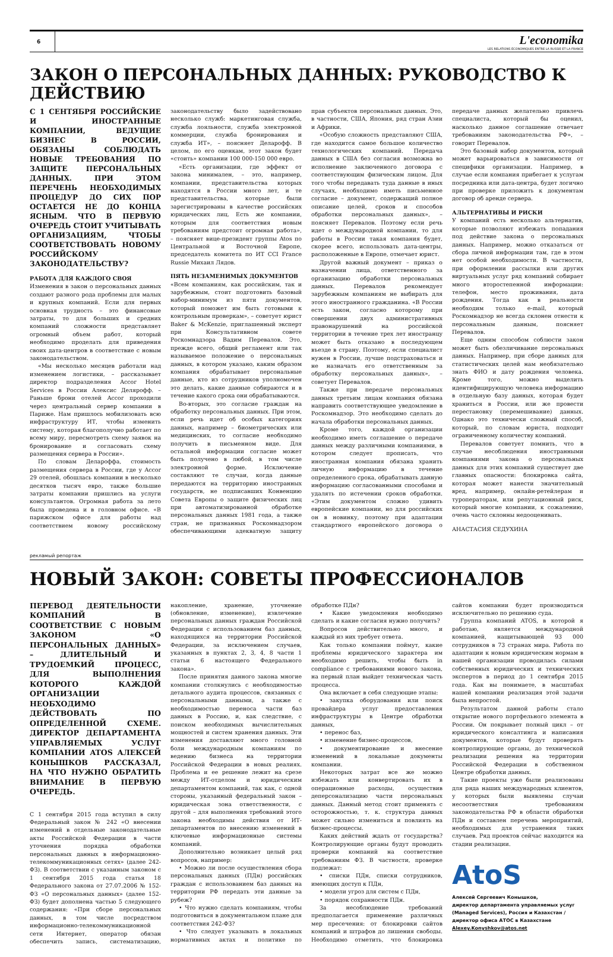6
L'economika
LES RELATIONS ÉCONOMIQUES ENTRE LA RUSSIE ET LA FRANCE
ЗАКОН О ПЕРСОНАЛЬНЫХ ДАННЫХ: РУКОВОДСТВО К ДЕЙСТВИЮ
С 1 СЕНТЯБРЯ РОССИЙСКИЕ И ИНОСТРАННЫЕ КОМПАНИИ, ВЕДУЩИЕ БИЗНЕС В РОССИИ, ОБЯЗАНЫ СОБЛЮДАТЬ НОВЫЕ ТРЕБОВАНИЯ ПО ЗАЩИТЕ ПЕРСОНАЛЬНЫХ ДАННЫХ. ПРИ ЭТОМ ПЕРЕЧЕНЬ НЕОБХОДИМЫХ ПРОЦЕДУР ДО СИХ ПОР ОСТАЕТСЯ НЕ ДО КОНЦА ЯСНЫМ. ЧТО В ПЕРВУЮ ОЧЕРЕДЬ СТОИТ УЧИТЫВАТЬ ОРГАНИЗАЦИЯМ, ЧТОБЫ СООТВЕТСТВОВАТЬ НОВОМУ РОССИЙСКОМУ ЗАКОНОДАТЕЛЬСТВУ?
РАБОТА ДЛЯ КАЖДОГО СВОЯ
Изменения в закон о персональных данных создают разного рода проблемы для малых и крупных компаний. Если для первых основная трудность – это финансовые затраты, то для больших и средних компаний сложности представляет огромный объем работ, который необходимо проделать для приведения своих дата-центров в соответствие с новым законодательством.
«Мы несколько месяцев работали над изменением логистики, – рассказывает директор подразделения Accor Hotel Services в России Алексис Делярофф. – Раньше брони отелей Accor проходили через центральный сервер компании в Париже. Нам пришлось мобилизовать всю инфраструктуру ИТ, чтобы изменить систему, которая благополучно работает по всему миру, пересмотреть схему заявок на бронирование и согласовать схему размещения сервера в России».
По словам Делароффа, стоимость размещения сервера в России, где у Accor 29 отелей, обошлась компании в несколько десятков тысяч евро, также большие затраты компании пришлись на услуги консультантов. Огромная работа за лето была проведена и в головном офисе. «В парижском офисе для работы над соответствием новому российскому законодательству было задействовано несколько служб: маркетинговая служба, служба лояльности, служба электронной коммерции, служба бронирования и служба ИТ», – поясняет Деларофф. В целом, по его оценкам, этот закон будет «стоить» компании 100 000-150 000 евро.
«Есть организации, где эффект от закона минимален, – это, например, компании, представительства которых находятся в России много лет, и те представительства, которые были зарегистрированы в качестве российских юридических лиц. Есть же компании, которым для соответствия новым требованиям предстоит огромная работа», – поясняет вице-президент группы Atos по Центральной и Восточной Европе, председатель комитета по ИТ CCI France Russie Михаил Лядов.
ПЯТЬ НЕЗАМЕНИМЫХ ДОКУМЕНТОВ
«Всем компаниям, как российским, так и зарубежным, стоит подготовить базовый набор-минимум из пяти документов, который поможет им быть готовыми к контрольным проверкам», – советует юрист Baker & McKenzie, приглашенный эксперт при Консультативном совете Роскомнадзора Вадим Перевалов. Это, прежде всего, общий регламент или так называемое положение о персональных данных, в котором указано, каким образом компания обрабатывает персональные данные, кто из сотрудников уполномочен это делать, какие данные собираются и в течение какого срока они обрабатываются.
Во-вторых, это согласие граждан на обработку персональных данных. При этом, если речь идет об особых категориях данных, например – биометрических или медицинских, то согласие необходимо получить в письменном виде. Для остальной информации согласие может быть получено в любой, в том числе электронной форме. Исключение составляют те случаи, когда данные передаются на территорию иностранных государств, не подписавших Конвенцию Совета Европы о защите физических лиц при автоматизированной обработке персональных данных 1981 года, а также стран, не признанных Роскомнадзором обеспечивающими адекватную защиту прав субъектов персональных данных. Это, в частности, США, Япония, ряд стран Азии и Африки.
«Особую сложность представляют США, где находится самое большое количество технологических компаний. Передача данных в США без согласия возможна во исполнение заключенного договора с соответствующим физическим лицом. Для того чтобы передавать туда данные в иных случаях, необходимо иметь письменное согласие – документ, содержащий полное описание целей, сроков и способов обработки персональных данных», – поясняет Перевалов. Поэтому если речь идет о международной компании, то для работы в России такая компания будет, скорее всего, использовать дата-центры, расположенные в Европе, отмечает юрист.
Другой важный документ – приказ о назначении лица, ответственного за организацию обработки персональных данных. Перевалов рекомендует зарубежным компаниям не выбирать для этого иностранного гражданина. «В России есть закон, согласно которому при совершении двух административных правонарушений на российской территории в течение трех лет иностранцу может быть отказано в последующем въезде в страну. Поэтому, если специалист нужен в России, лучше подстраховаться и не назначать его ответственным за обработку персональных данных», – советует Перевалов.
Также при передаче персональных данных третьим лицам компания обязана направить соответствующее уведомление в Роскомнадзор. Это необходимо сделать до начала обработки персональных данных.
Кроме того, каждой организации необходимо иметь соглашение о передаче данных между различными компаниями, в котором следует прописать, что иностранная компания обязана хранить личную информацию в течение определенного срока, обрабатывать данную информацию согласованными способами и удалять по истечении сроков обработки. «Этим документом сложно удивить европейские компании, но для российских он в новинку, поэтому при адаптации стандартного европейского договора о передаче данных желательно привлечь специалиста, который бы оценил, насколько данное соглашение отвечает требованиям законодательства РФ», – говорит Перевалов.
Это базовый набор документов, который может варьироваться в зависимости от специфики организации. Например, в случае если компания прибегает к услугам посредника или дата-центра, будет логично при проверке приложить к документам договор об аренде сервера.
АЛЬТЕРНАТИВЫ И РИСКИ
У компаний есть несколько альтернатив, которые позволяют избежать попадания под действие закона о персональных данных. Например, можно отказаться от сбора личной информации там, где в этом нет особой необходимости. В частности, при оформлении рассылки или других виртуальных услуг ряд компаний собирает много второстепенной информации: телефон, место проживания, дата рождения. Тогда как в реальности необходим только e-mail, который Роскомнадзор не всегда склонен отнести к персональным данным, поясняет Перевалов.
Еще одним способом соблюсти закон может быть обезличивание персональных данных. Например, при сборе данных для статистических целей нам необязательно знать ФИО и дату рождения человека. Кроме того, можно выделить идентифицирующую человека информацию в отдельную базу данных, которая будет храниться в России, или же провести перестановку (перемешивание) данных. Однако это технически сложный способ, который, по словам юриста, подходит ограниченному количеству компаний.
Перевалов советует помнить, что в случае несоблюдения иностранными компаниями закона о персональных данных для этих компаний существует две главных опасности: блокировка сайта, которая может нанести значительный вред, например, онлайн-ретейлерам и туроператорам, или репутационный риск, который многие компании, к сожалению, очень часто склонны недооценивать.
АНАСТАСИЯ СЕДУХИНА
рекламый репортаж
НОВЫЙ ЗАКОН: СОВЕТЫ ПРОФЕССИОНАЛОВ
ПЕРЕВОД ДЕЯТЕЛЬНОСТИ КОМПАНИЙ В СООТВЕТСТВИЕ С НОВЫМ ЗАКОНОМ «О ПЕРСОНАЛЬНЫХ ДАННЫХ» – ДЛИТЕЛЬНЫЙ И ТРУДОЕМКИЙ ПРОЦЕСС, ДЛЯ ВЫПОЛНЕНИЯ КОТОРОГО КАЖДОЙ ОРГАНИЗАЦИИ НЕОБХОДИМО ДЕЙСТВОВАТЬ ПО ОПРЕДЕЛЕННОЙ СХЕМЕ. ДИРЕКТОР ДЕПАРТАМЕНТА УПРАВЛЯЕМЫХ УСЛУГ КОМПАНИИ ATOS АЛЕКСЕЙ КОНЫШКОВ РАССКАЗАЛ, НА ЧТО НУЖНО ОБРАТИТЬ ВНИМАНИЕ В ПЕРВУЮ ОЧЕРЕДЬ.
С 1 сентября 2015 года вступил в силу Федеральный закон № 242 «О внесении изменений в отдельные законодательные акты Российской Федерации в части уточнения порядка обработки персональных данных в информационно-телекоммуникационных сетях» (далее 242-ФЗ). В соответствии с указанным законом с 1 сентября 2015 года статья 18 Федерального закона от 27.07.2006 № 152-ФЗ «О персональных данных» (далее 152-ФЗ) будет дополнена частью 5 следующего содержания: «При сборе персональных данных, в том числе посредством информационно-телекоммуникационной сети Интернет, оператор обязан обеспечить запись, систематизацию, накопление, хранение, уточнение (обновление, изменение), извлечение персональных данных граждан Российской Федерации с использованием баз данных, находящихся на территории Российской Федерации, за исключением случаев, указанных в пунктах 2, 3, 4, 8 части 1 статьи 6 настоящего Федерального закона».
После принятия данного закона многие компании столкнулись с необходимостью детального аудита процессов, связанных с персональными данными, а также с необходимостью переноса части баз данных в Россию, и, как следствие, с поиском необходимых вычислительных мощностей и систем хранения данных. Эти изменения доставляют много головной боли международным компаниям по ведению бизнеса на территории Российской Федерации в новых реалиях. Проблема и ее решение лежит на срезе между ИТ-отделом и юридическим департаментом компаний, так как, с одной стороны, указанный федеральный закон – юридическая зона ответственности, с другой – для выполнения требований этого закона необходимы действия от ИТ-департаментов по внесению изменений в ключевые информационные системы компаний.
Дополнительно возникает целый ряд вопросов, например:
• Можно ли после осуществления сбора персональных данных (ПДн) российских граждан с использованием баз данных на территории РФ передать эти данные за рубеж?
• Что нужно сделать компаниям, чтобы подготовиться в документальном плане для соответствия 242-ФЗ?
• Что следует указывать в локальных нормативных актах и политике по обработке ПДн?
• Какие уведомления необходимо сделать и какие согласия нужно получить?
Вопросов действительно много, и каждый из них требует ответа.
Как только компании поймут, какие проблемы юридического характера им необходимо решить, чтобы быть in compliance с требованиями нового закона, на первый план выйдет техническая часть процесса.
Она включает в себя следующие этапы:
• закупка оборудования или поиск провайдера услуг предоставления инфраструктуры в Центре обработки данных,
• перенос баз,
• изменение бизнес-процессов,
• документирование и внесение изменений в локальные документы компании.
Некоторых затрат все же можно избежать или конвертировать их в операционные расходы, осуществив деперсонализацию части персональных данных. Данный метод стоит применять с осторожностью, т. к. структура данных может сильно измениться и повлиять на бизнес-процессы.
Каких действий ждать от государства? Контролирующие органы будут проводить проверки компаний на соответствие требованиям ФЗ. В частности, проверке подлежат:
• списки ПДн, списки сотрудников, имеющих доступ к ПДн,
• модели угроз для систем с ПДн,
• порядок сохранности ПДн.
За несоблюдение требований предполагается применение различных мер пресечения: от блокировки сайтов компаний и штрафов до лишения свободы. Необходимо отметить, что блокировка сайтов компании будет производиться исключительно по решению суда.
Группа компаний ATOS, в которой я работаю, является международной компанией, нащитывающей 93 000 сотрудников в 73 странах мира. Работа по адаптации к новым юридическим нормам в нашей организации проводилась силами собственных юридических и технических экспертов в период до 1 сентября 2015 года. Как вы понимаете, в масштабах нашей компании реализация этой задачи была непростой.
Результатом данной работы стало открытие нового портфельного элемента в России. Он покрывает полный цикл – от юридического консалтинга и написания документов, которые будут проверять контролирующие органы, до технической реализации решения на территории Российской Федерации в собственном Центре обработки данных.
Такие проекты уже были реализованы для ряда наших международных клиентов, у которых были выявлены случаи несоответствия требованиям законодательства РФ в области обработки ПДн и составлен перечень мероприятий, необходимых для устранения таких случаев. Ряд проектов сейчас находится на стадии реализации.
AtoS
Алексей Сергеевич Конышков,
директор департамента управляемых услуг (Managed Services), Россия и Казахстан / директор офиса АТОС в Казахстане
Alexey.Konyshkov@atos.net